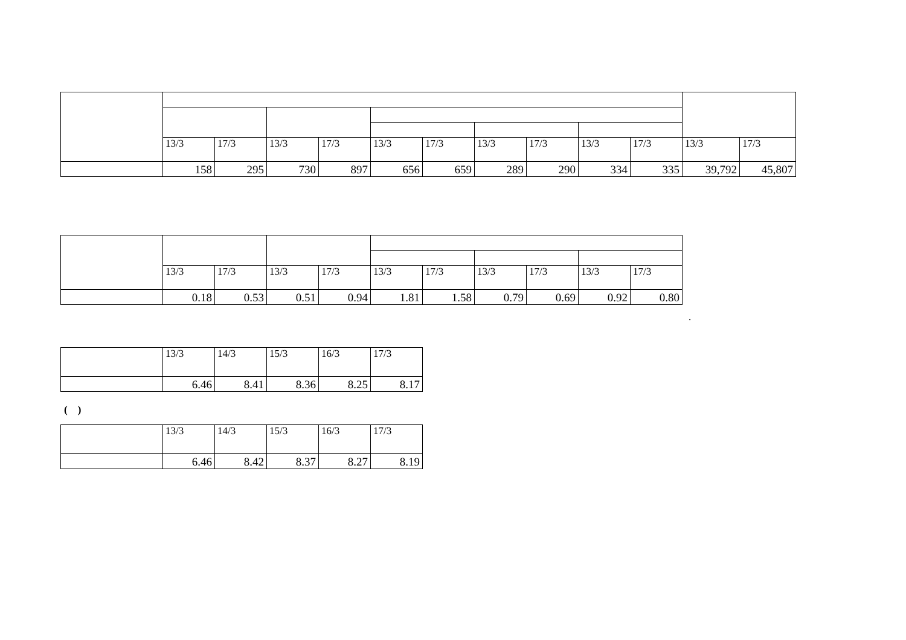| | 13/3 | 17/3 | 13/3 | 17/3 | 13/3 | 17/3 | 13/3 | 17/3 | 13/3 | 17/3 | 13/3 | 17/3 |
| --- | --- | --- | --- | --- | --- | --- | --- | --- | --- | --- | --- | --- |
| | 158 | 295 | 730 | 897 | 656 | 659 | 289 | 290 | 334 | 335 | 39,792 | 45,807 |
| | 13/3 | 17/3 | 13/3 | 17/3 | 13/3 | 17/3 | 13/3 | 17/3 | 13/3 | 17/3 |
| --- | --- | --- | --- | --- | --- | --- | --- | --- | --- | --- |
| | 0.18 | 0.53 | 0.51 | 0.94 | 1.81 | 1.58 | 0.79 | 0.69 | 0.92 | 0.80 |
.
| | 13/3 | 14/3 | 15/3 | 16/3 | 17/3 |
| --- | --- | --- | --- | --- | --- |
| | 6.46 | 8.41 | 8.36 | 8.25 | 8.17 |
( )
| | 13/3 | 14/3 | 15/3 | 16/3 | 17/3 |
| --- | --- | --- | --- | --- | --- |
| | 6.46 | 8.42 | 8.37 | 8.27 | 8.19 |